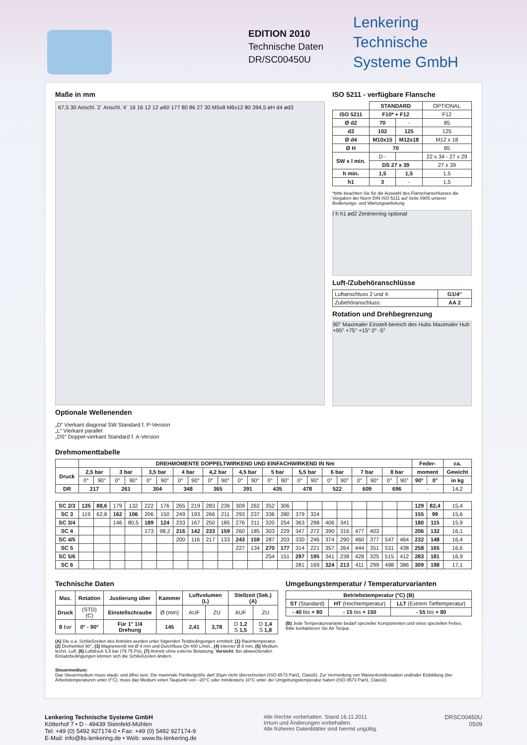EDITION 2010
Technische Daten
DR/SC00450U
Lenkering
Technische
Systeme GmbH
Maße in mm
67,5 30 Anschl.`2´ Anschl.`4´ 16 16 12 12 ⌀60 177 80 86 27 30 M5x8 M6x12 80 394,5 øH d4 ød3
Optionale Wellenenden
„D“ Vierkant diagonal SW Standard f. P-Version
„L“ Vierkant parallel
„DS“ Doppel-vierkant Standard f. A-Version
ISO 5211 - verfügbare Flansche
| | STANDARD | | OPTIONAL |
| ISO 5211 | F10* + F12 | | F12 |
| Ø d2 | 70 | - | 85 |
| d3 | 102 | 125 | 125 |
| Ø d4 | M10x15 | M12x18 | M12 x 18 |
| Ø H | 70 | | 85 |
| SW x l min. | D - | | 22 x 34 - 27 x 29 |
| | DS 27 x 39 | | 27 x 39 |
| h min. | 1,5 | 1,5 | 1,5 |
| h1 | 3 | - | 1,5 |
*bitte beachten Sie für die Auswahl des Flanschanschlusses die Vorgaben der Norm DIN ISO 5211 auf Seite 0905 unserer Bedienungs- und Wartungsanleitung
l h h1 ød2 Zentrierring optional
Luft-/Zubehöranschlüsse
| Luftanschluss 2 und 4: | G1/4“ |
| Zubehöranschluss: | AA 2 |
Rotation und Drehbegrenzung
90° Maximaler Einstell-bereich des Hubs Maximaler Hub +95° +75° +15° 0° -5°
Drehmomenttabelle
| | DREHMOMENTE DOPPELTWIRKEND UND EINFACHWIRKEND IN Nm | | | | | | | | | | | | | | | | | | | | | | Feder- | | ca. |
| Druck | 2,5 bar | | 3 bar | | 3,5 bar | | 4 bar | | 4,2 bar | | 4,5 bar | | 5 bar | | 5,5 bar | | 6 bar | | 7 bar | | 8 bar | | moment | | Gewicht |
| | 0° | 90° | 0° | 90° | 0° | 90° | 0° | 90° | 0° | 90° | 0° | 90° | 0° | 90° | 0° | 90° | 0° | 90° | 0° | 90° | 0° | 90° | 90° | 0° | in kg |
| DR | 217 | | 261 | | 304 | | 348 | | 365 | | 391 | | 435 | | 478 | | 522 | | 609 | | 696 | | - | | 14,2 |
| SC 2/3 | 135 | 88,6 | 179 | 132 | 222 | 176 | 265 | 219 | 283 | 236 | 309 | 262 | 352 | 306 | | | | | | | | | 129 | 82,4 | 15,4 |
| SC 3 | 119 | 62,8 | 162 | 106 | 206 | 150 | 249 | 193 | 266 | 211 | 293 | 237 | 336 | 280 | 379 | 324 | | | | | | | 155 | 99 | 15,6 |
| SC 3/4 | | | 146 | 80,5 | 189 | 124 | 233 | 167 | 250 | 185 | 276 | 211 | 320 | 254 | 363 | 298 | 406 | 341 | | | | | 180 | 115 | 15,9 |
| SC 4 | | | | | 173 | 98,2 | 216 | 142 | 233 | 159 | 260 | 185 | 303 | 229 | 347 | 272 | 390 | 316 | 477 | 403 | | | 206 | 132 | 16,1 |
| SC 4/5 | | | | | | | 200 | 116 | 217 | 133 | 243 | 159 | 287 | 203 | 330 | 246 | 374 | 290 | 460 | 377 | 547 | 464 | 232 | 148 | 16,4 |
| SC 5 | | | | | | | | | | | 227 | 134 | 270 | 177 | 314 | 221 | 357 | 264 | 444 | 351 | 531 | 438 | 258 | 165 | 16,6 |
| SC 5/6 | | | | | | | | | | | | | 254 | 151 | 297 | 195 | 341 | 238 | 428 | 325 | 515 | 412 | 283 | 181 | 16,9 |
| SC 6 | | | | | | | | | | | | | | | 281 | 169 | 324 | 213 | 411 | 299 | 498 | 386 | 309 | 198 | 17,1 |
Technische Daten
| Max. | Rotation | Justierung über | Kammer | Luftvolumen (L) | | Stellzeit (Sek.) (A) | |
| --- | --- | --- | --- | --- | --- | --- | --- |
| Druck | (STD) (C) | Einstellschraube | Ø (mm) | AUF | ZU | AUF | ZU |
| 8 bar | 0° - 90° | Für 1° 1/4 Drehung | 145 | 2,41 | 3,78 | D 1,2 S 1,5 | D 1,4 S 1,8 |
(A) Die o.a. Schließzeiten des Antriebs wurden unter folgenden Testbedingungen ermittelt: (1) Raumtemperatur, (2) Drehwinkel 90°, (3) Magnetventil mit Ø 4 mm und Durchfluss Qn 400 L/min., (4) interner Ø 8 mm, (5) Medium techn. Luft, (6) Luftdruck 5,5 bar (79,75 Psi), (7) Antrieb ohne externe Belastung. Vorsicht: Bei abweichenden Einsatzbedingungen können sich die Schließzeiten ändern.
Umgebungstemperatur / Temperaturvarianten
| Betriebstemperatur (°C) (B) | | |
| --- | --- | --- |
| ST (Standard) | HT (Hochtemperatur) | LLT (Extrem Tieftemperatur) |
| - 40 bis + 80 | - 15 bis + 150 | - 55 bis + 80 |
(B) Jede Temperaturvariante bedarf spezieller Komponenten und eines speziellen Fettes. Bitte kontaktieren Sie Air Torque.
Steuermedium:
Das Steuermedium muss staub- und ölfrei sein. Die maximale Partikelgröße darf 30µm nicht überschreiten (ISO 8573 Part1, Class5). Zur Vermeidung von Wasserkondensation und/oder Eisbildung (bei Arbeitstemperaturen unter 0°C), muss das Medium einen Taupunkt von –20°C oder mindestens 10°C unter der Umgebungstemperatur haben (ISO 8573 Part1, Class3).
Lenkering Technische Systeme GmbH
Kötterhof 7 • D - 49439 Steinfeld-Mühlen
Tel: +49 (0) 5492 927174-0 • Fax: +49 (0) 5492 927174-9
E-Mail: info@lts-lenkering.de • Web: www.lts-lenkering.de
Alle Rechte vorbehalten. Stand 16.11.2011
Irrtum und Änderungen vorbehalten.
Alle früheren Datenblätter sind hiermit ungültig.
DRSC00450U
0509